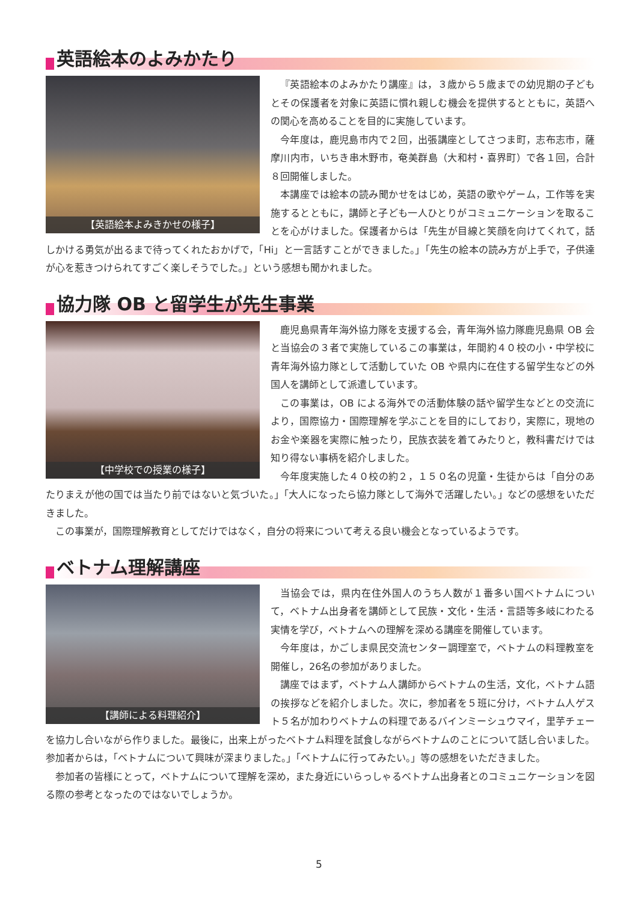英語絵本のよみかたり
【英語絵本よみきかせの様子】
『英語絵本のよみかたり講座』は，３歳から５歳までの幼児期の子どもとその保護者を対象に英語に慣れ親しむ機会を提供するとともに，英語への関心を高めることを目的に実施しています。
今年度は，鹿児島市内で２回，出張講座としてさつま町，志布志市，薩摩川内市，いちき串木野市，奄美群島（大和村・喜界町）で各１回，合計８回開催しました。
本講座では絵本の読み聞かせをはじめ，英語の歌やゲーム，工作等を実施するとともに，講師と子ども一人ひとりがコミュニケーションを取ることを心がけました。保護者からは「先生が目線と笑顔を向けてくれて，話しかける勇気が出るまで待ってくれたおかげで，「Hi」と一言話すことができました。」「先生の絵本の読み方が上手で，子供達が心を惹きつけられてすごく楽しそうでした。」という感想も聞かれました。
協力隊 OB と留学生が先生事業
【中学校での授業の様子】
鹿児島県青年海外協力隊を支援する会，青年海外協力隊鹿児島県 OB 会と当協会の３者で実施しているこの事業は，年間約４０校の小・中学校に青年海外協力隊として活動していた OB や県内に在住する留学生などの外国人を講師として派遣しています。
この事業は，OB による海外での活動体験の話や留学生などとの交流により，国際協力・国際理解を学ぶことを目的にしており，実際に，現地のお金や楽器を実際に触ったり，民族衣装を着てみたりと，教科書だけでは知り得ない事柄を紹介しました。
今年度実施した４０校の約２，１５０名の児童・生徒からは「自分のあたりまえが他の国では当たり前ではないと気づいた。」「大人になったら協力隊として海外で活躍したい。」などの感想をいただきました。
この事業が，国際理解教育としてだけではなく，自分の将来について考える良い機会となっているようです。
ベトナム理解講座
【講師による料理紹介】
当協会では，県内在住外国人のうち人数が１番多い国ベトナムについて，ベトナム出身者を講師として民族・文化・生活・言語等多岐にわたる実情を学び，ベトナムへの理解を深める講座を開催しています。
今年度は，かごしま県民交流センター調理室で，ベトナムの料理教室を開催し，26名の参加がありました。
講座ではまず，ベトナム人講師からベトナムの生活，文化，ベトナム語の挨拶などを紹介しました。次に，参加者を５班に分け，ベトナム人ゲスト５名が加わりベトナムの料理であるバインミーシュウマイ，里芋チェーを協力し合いながら作りました。最後に，出来上がったベトナム料理を試食しながらベトナムのことについて話し合いました。参加者からは，「ベトナムについて興味が深まりました。」「ベトナムに行ってみたい。」等の感想をいただきました。
参加者の皆様にとって，ベトナムについて理解を深め，また身近にいらっしゃるベトナム出身者とのコミュニケーションを図る際の参考となったのではないでしょうか。
5